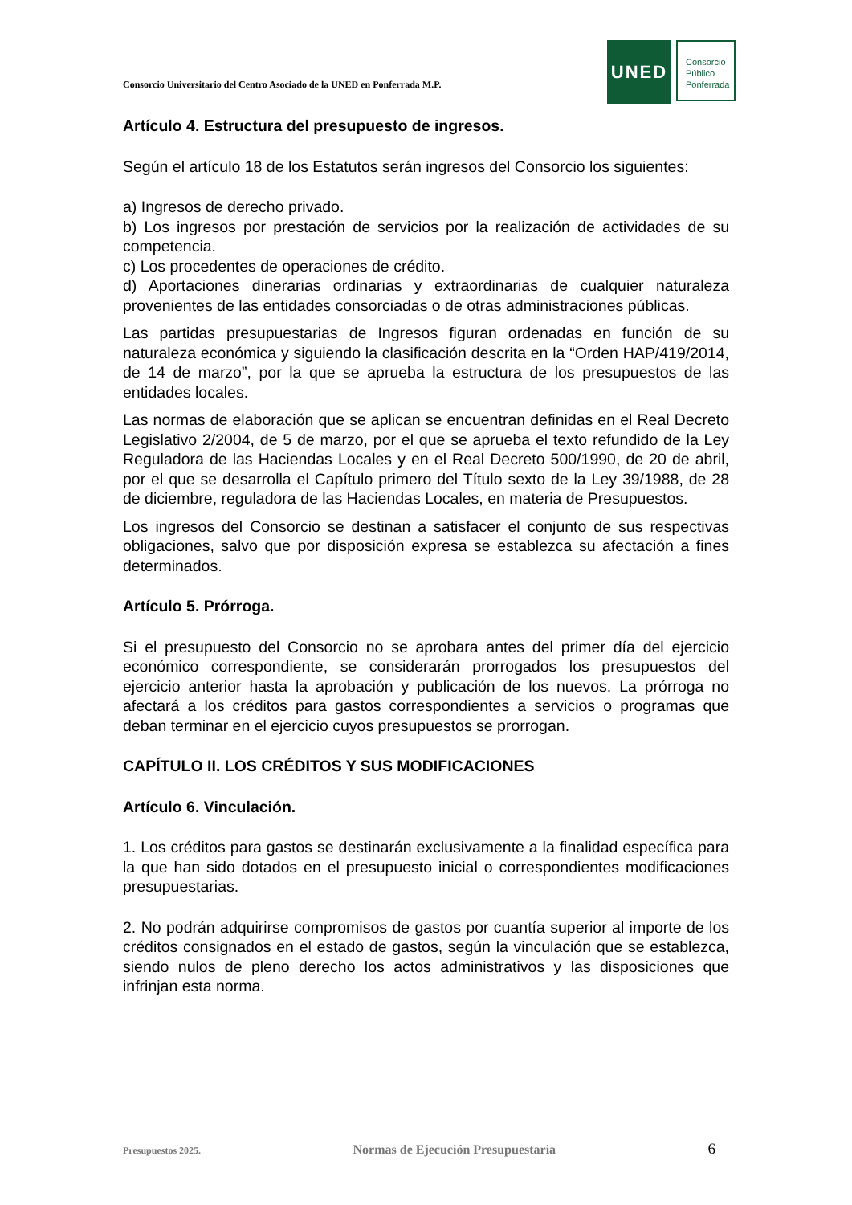Consorcio Universitario del Centro Asociado de la UNED en Ponferrada M.P.
UNED
Consorcio
Público
Ponferrada
Artículo 4. Estructura del presupuesto de ingresos.
Según el artículo 18 de los Estatutos serán ingresos del Consorcio los siguientes:
a) Ingresos de derecho privado.
b) Los ingresos por prestación de servicios por la realización de actividades de su competencia.
c) Los procedentes de operaciones de crédito.
d) Aportaciones dinerarias ordinarias y extraordinarias de cualquier naturaleza provenientes de las entidades consorciadas o de otras administraciones públicas.
Las partidas presupuestarias de Ingresos figuran ordenadas en función de su naturaleza económica y siguiendo la clasificación descrita en la “Orden HAP/419/2014, de 14 de marzo”, por la que se aprueba la estructura de los presupuestos de las entidades locales.
Las normas de elaboración que se aplican se encuentran definidas en el Real Decreto Legislativo 2/2004, de 5 de marzo, por el que se aprueba el texto refundido de la Ley Reguladora de las Haciendas Locales y en el Real Decreto 500/1990, de 20 de abril, por el que se desarrolla el Capítulo primero del Título sexto de la Ley 39/1988, de 28 de diciembre, reguladora de las Haciendas Locales, en materia de Presupuestos.
Los ingresos del Consorcio se destinan a satisfacer el conjunto de sus respectivas obligaciones, salvo que por disposición expresa se establezca su afectación a fines determinados.
Artículo 5. Prórroga.
Si el presupuesto del Consorcio no se aprobara antes del primer día del ejercicio económico correspondiente, se considerarán prorrogados los presupuestos del ejercicio anterior hasta la aprobación y publicación de los nuevos. La prórroga no afectará a los créditos para gastos correspondientes a servicios o programas que deban terminar en el ejercicio cuyos presupuestos se prorrogan.
CAPÍTULO II. LOS CRÉDITOS Y SUS MODIFICACIONES
Artículo 6. Vinculación.
1. Los créditos para gastos se destinarán exclusivamente a la finalidad específica para la que han sido dotados en el presupuesto inicial o correspondientes modificaciones presupuestarias.
2. No podrán adquirirse compromisos de gastos por cuantía superior al importe de los créditos consignados en el estado de gastos, según la vinculación que se establezca, siendo nulos de pleno derecho los actos administrativos y las disposiciones que infrinjan esta norma.
Presupuestos 2025. Normas de Ejecución Presupuestaria 6